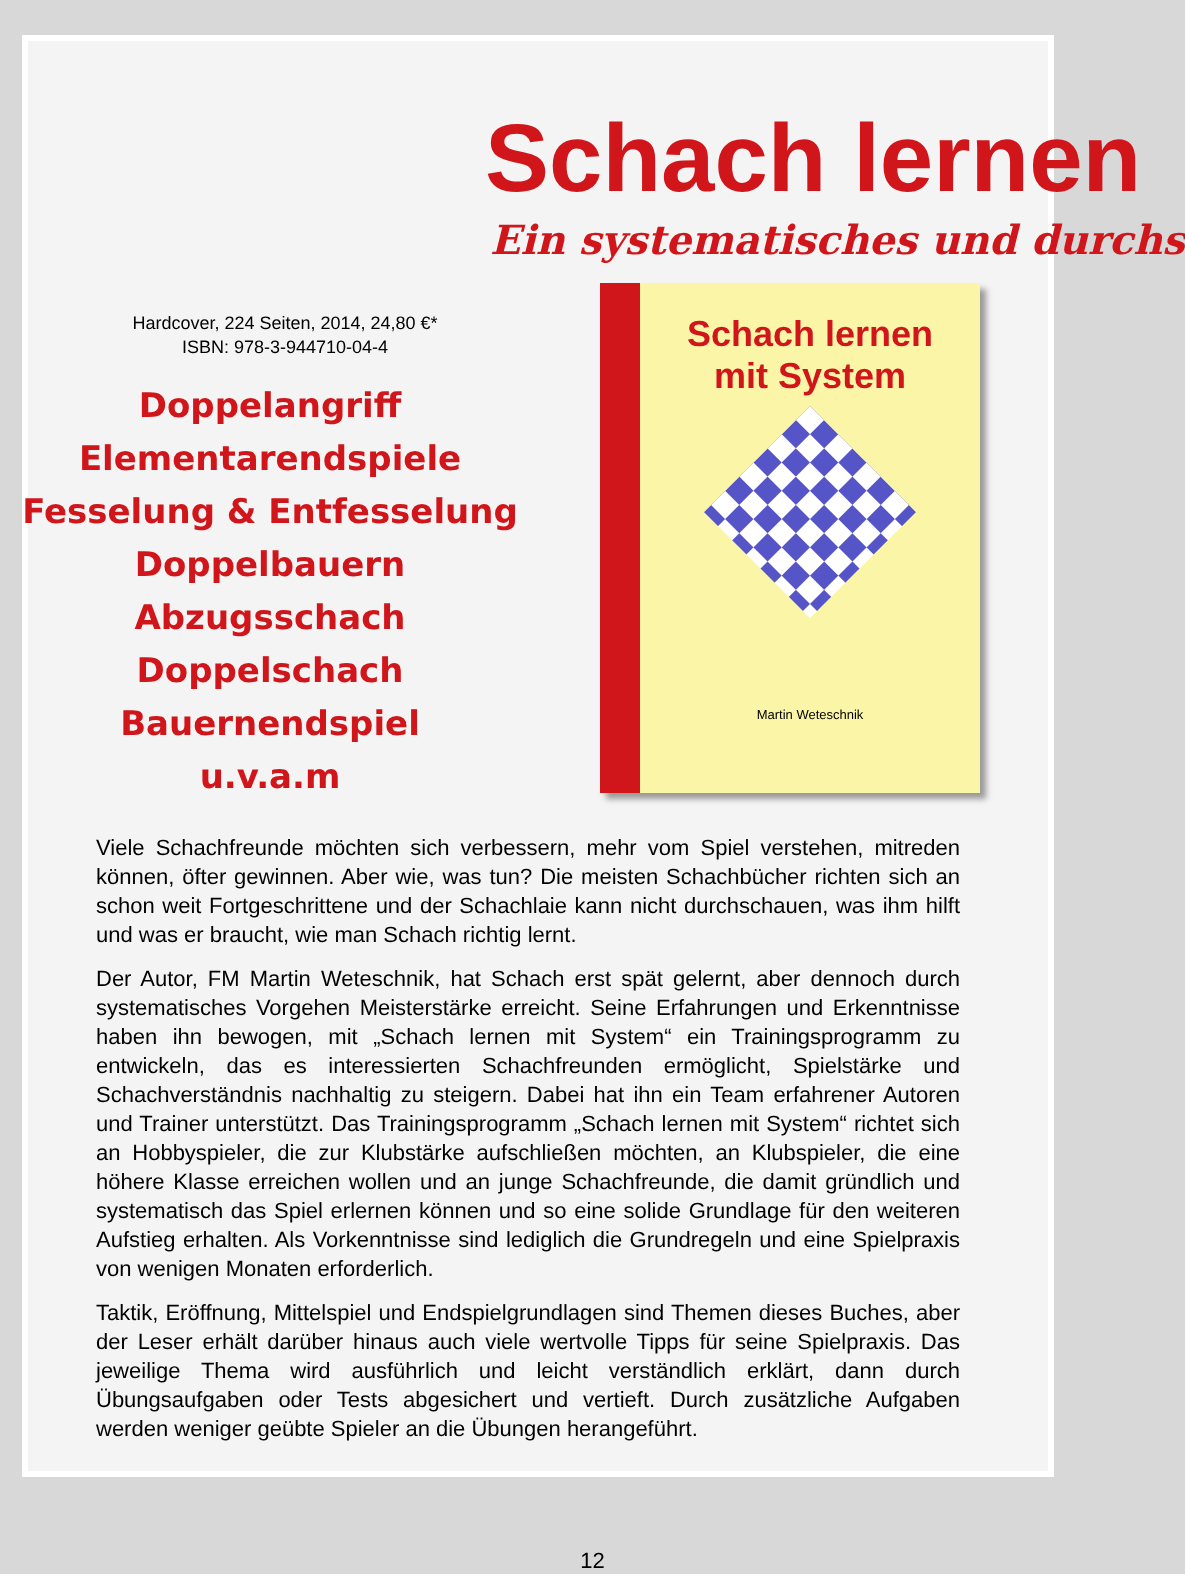Schach lernen
Ein systematisches und durchs
Hardcover, 224 Seiten, 2014, 24,80 €*
ISBN: 978-3-944710-04-4
Doppelangriff
Elementarendspiele
Fesselung & Entfesselung
Doppelbauern
Abzugsschach
Doppelschach
Bauernendspiel
u.v.a.m
Schach lernen
mit System
Martin Weteschnik
Viele Schachfreunde möchten sich verbessern, mehr vom Spiel verstehen, mitreden können, öfter gewinnen. Aber wie, was tun? Die meisten Schachbücher richten sich an schon weit Fortgeschrittene und der Schachlaie kann nicht durchschauen, was ihm hilft und was er braucht, wie man Schach richtig lernt.
Der Autor, FM Martin Weteschnik, hat Schach erst spät gelernt, aber dennoch durch systematisches Vorgehen Meisterstärke erreicht. Seine Erfahrungen und Erkenntnisse haben ihn bewogen, mit „Schach lernen mit System“ ein Trainingsprogramm zu entwickeln, das es interessierten Schachfreunden ermöglicht, Spielstärke und Schachverständnis nachhaltig zu steigern. Dabei hat ihn ein Team erfahrener Autoren und Trainer unterstützt. Das Trainingsprogramm „Schach lernen mit System“ richtet sich an Hobbyspieler, die zur Klubstärke aufschließen möchten, an Klubspieler, die eine höhere Klasse erreichen wollen und an junge Schachfreunde, die damit gründlich und systematisch das Spiel erlernen können und so eine solide Grundlage für den weiteren Aufstieg erhalten. Als Vorkenntnisse sind lediglich die Grundregeln und eine Spielpraxis von wenigen Monaten erforderlich.
Taktik, Eröffnung, Mittelspiel und Endspielgrundlagen sind Themen dieses Buches, aber der Leser erhält darüber hinaus auch viele wertvolle Tipps für seine Spielpraxis. Das jeweilige Thema wird ausführlich und leicht verständlich erklärt, dann durch Übungsaufgaben oder Tests abgesichert und vertieft. Durch zusätzliche Aufgaben werden weniger geübte Spieler an die Übungen herangeführt.
12